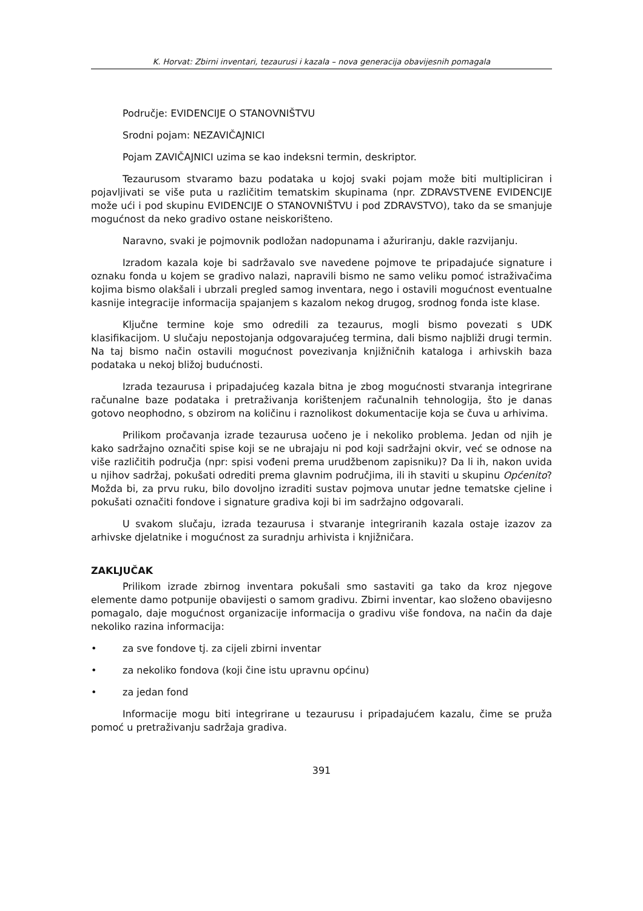K. Horvat: Zbirni inventari, tezaurusi i kazala – nova generacija obavijesnih pomagala
Područje: EVIDENCIJE O STANOVNIŠTVU
Srodni pojam: NEZAVIČAJNICI
Pojam ZAVIČAJNICI uzima se kao indeksni termin, deskriptor.
Tezaurusom stvaramo bazu podataka u kojoj svaki pojam može biti multipliciran i pojavljivati se više puta u različitim tematskim skupinama (npr. ZDRAVSTVENE EVIDENCIJE može ući i pod skupinu EVIDENCIJE O STANOVNIŠTVU i pod ZDRAVSTVO), tako da se smanjuje mogućnost da neko gradivo ostane neiskorišteno.
Naravno, svaki je pojmovnik podložan nadopunama i ažuriranju, dakle razvijanju.
Izradom kazala koje bi sadržavalo sve navedene pojmove te pripadajuće signature i oznaku fonda u kojem se gradivo nalazi, napravili bismo ne samo veliku pomoć istraživačima kojima bismo olakšali i ubrzali pregled samog inventara, nego i ostavili mogućnost eventualne kasnije integracije informacija spajanjem s kazalom nekog drugog, srodnog fonda iste klase.
Ključne termine koje smo odredili za tezaurus, mogli bismo povezati s UDK klasifikacijom. U slučaju nepostojanja odgovarajućeg termina, dali bismo najbliži drugi termin. Na taj bismo način ostavili mogućnost povezivanja knjižničnih kataloga i arhivskih baza podataka u nekoj bližoj budućnosti.
Izrada tezaurusa i pripadajućeg kazala bitna je zbog mogućnosti stvaranja integrirane računalne baze podataka i pretraživanja korištenjem računalnih tehnologija, što je danas gotovo neophodno, s obzirom na količinu i raznolikost dokumentacije koja se čuva u arhivima.
Prilikom pročavanja izrade tezaurusa uočeno je i nekoliko problema. Jedan od njih je kako sadržajno označiti spise koji se ne ubrajaju ni pod koji sadržajni okvir, već se odnose na više različitih područja (npr: spisi vođeni prema urudžbenom zapisniku)? Da li ih, nakon uvida u njihov sadržaj, pokušati odrediti prema glavnim područjima, ili ih staviti u skupinu Općenito? Možda bi, za prvu ruku, bilo dovoljno izraditi sustav pojmova unutar jedne tematske cjeline i pokušati označiti fondove i signature gradiva koji bi im sadržajno odgovarali.
U svakom slučaju, izrada tezaurusa i stvaranje integriranih kazala ostaje izazov za arhivske djelatnike i mogućnost za suradnju arhivista i knjižničara.
ZAKLJUČAK
Prilikom izrade zbirnog inventara pokušali smo sastaviti ga tako da kroz njegove elemente damo potpunije obavijesti o samom gradivu. Zbirni inventar, kao složeno obavijesno pomagalo, daje mogućnost organizacije informacija o gradivu više fondova, na način da daje nekoliko razina informacija:
• za sve fondove tj. za cijeli zbirni inventar
• za nekoliko fondova (koji čine istu upravnu općinu)
• za jedan fond
Informacije mogu biti integrirane u tezaurusu i pripadajućem kazalu, čime se pruža pomoć u pretraživanju sadržaja gradiva.
391